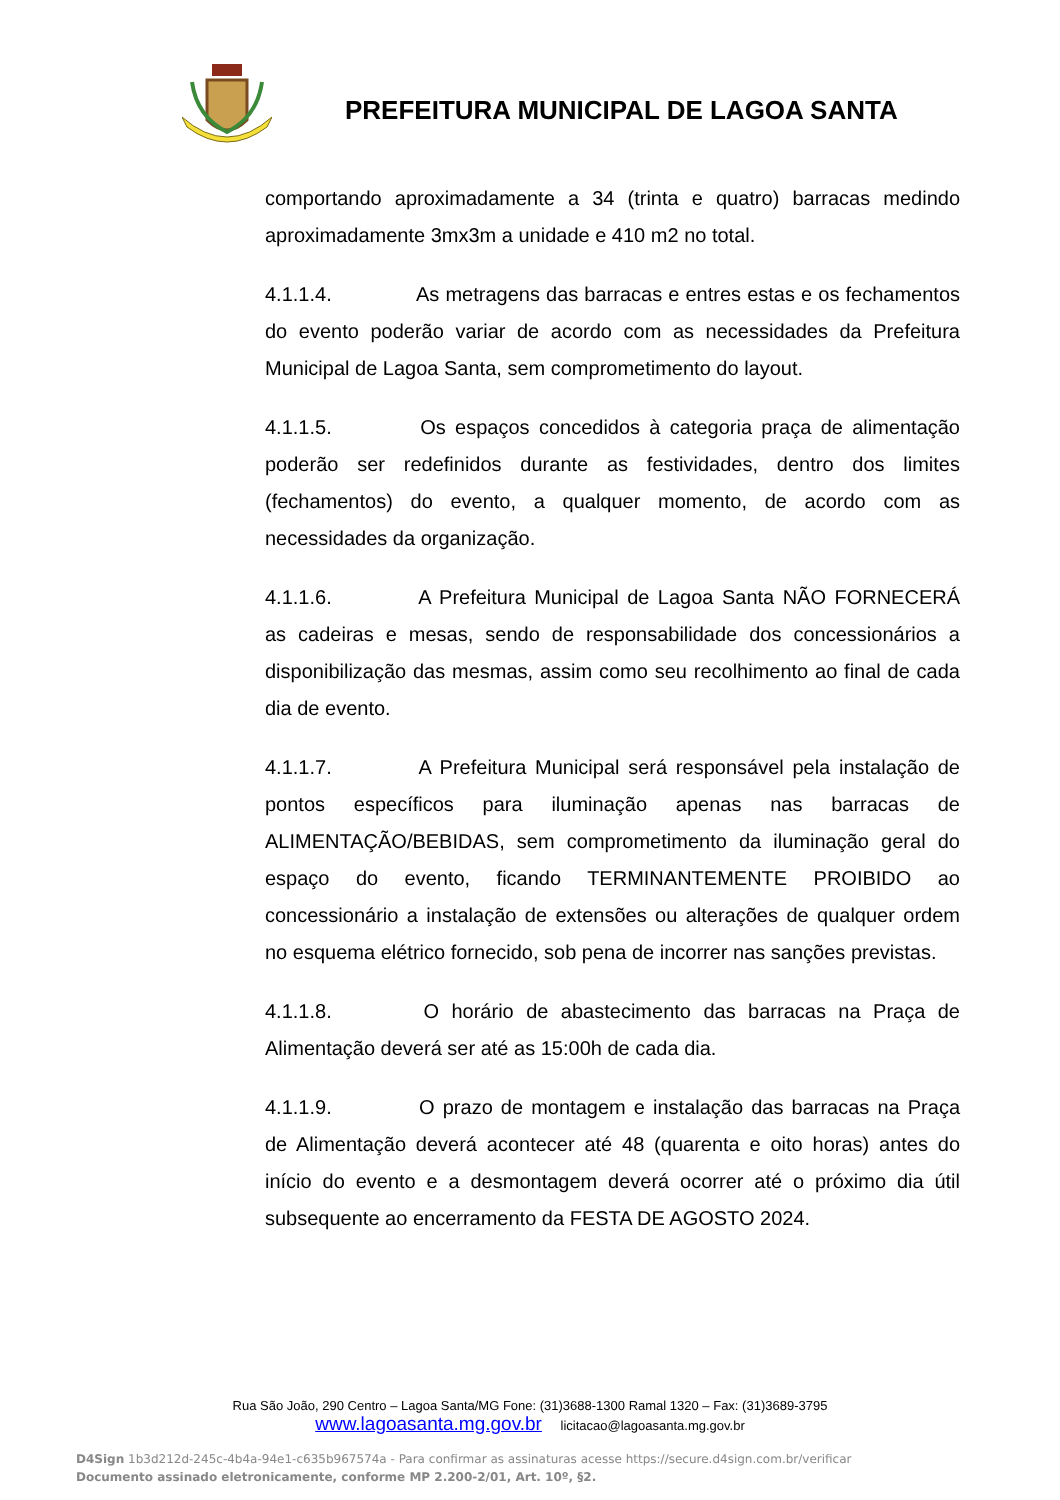PREFEITURA MUNICIPAL DE LAGOA SANTA
comportando aproximadamente a 34 (trinta e quatro) barracas medindo aproximadamente 3mx3m a unidade e 410 m2 no total.
4.1.1.4. As metragens das barracas e entres estas e os fechamentos do evento poderão variar de acordo com as necessidades da Prefeitura Municipal de Lagoa Santa, sem comprometimento do layout.
4.1.1.5. Os espaços concedidos à categoria praça de alimentação poderão ser redefinidos durante as festividades, dentro dos limites (fechamentos) do evento, a qualquer momento, de acordo com as necessidades da organização.
4.1.1.6. A Prefeitura Municipal de Lagoa Santa NÃO FORNECERÁ as cadeiras e mesas, sendo de responsabilidade dos concessionários a disponibilização das mesmas, assim como seu recolhimento ao final de cada dia de evento.
4.1.1.7. A Prefeitura Municipal será responsável pela instalação de pontos específicos para iluminação apenas nas barracas de ALIMENTAÇÃO/BEBIDAS, sem comprometimento da iluminação geral do espaço do evento, ficando TERMINANTEMENTE PROIBIDO ao concessionário a instalação de extensões ou alterações de qualquer ordem no esquema elétrico fornecido, sob pena de incorrer nas sanções previstas.
4.1.1.8. O horário de abastecimento das barracas na Praça de Alimentação deverá ser até as 15:00h de cada dia.
4.1.1.9. O prazo de montagem e instalação das barracas na Praça de Alimentação deverá acontecer até 48 (quarenta e oito horas) antes do início do evento e a desmontagem deverá ocorrer até o próximo dia útil subsequente ao encerramento da FESTA DE AGOSTO 2024.
Rua São João, 290 Centro – Lagoa Santa/MG Fone: (31)3688-1300 Ramal 1320 – Fax: (31)3689-3795
www.lagoasanta.mg.gov.br licitacao@lagoasanta.mg.gov.br
D4Sign 1b3d212d-245c-4b4a-94e1-c635b967574a - Para confirmar as assinaturas acesse https://secure.d4sign.com.br/verificar
Documento assinado eletronicamente, conforme MP 2.200-2/01, Art. 10º, §2.